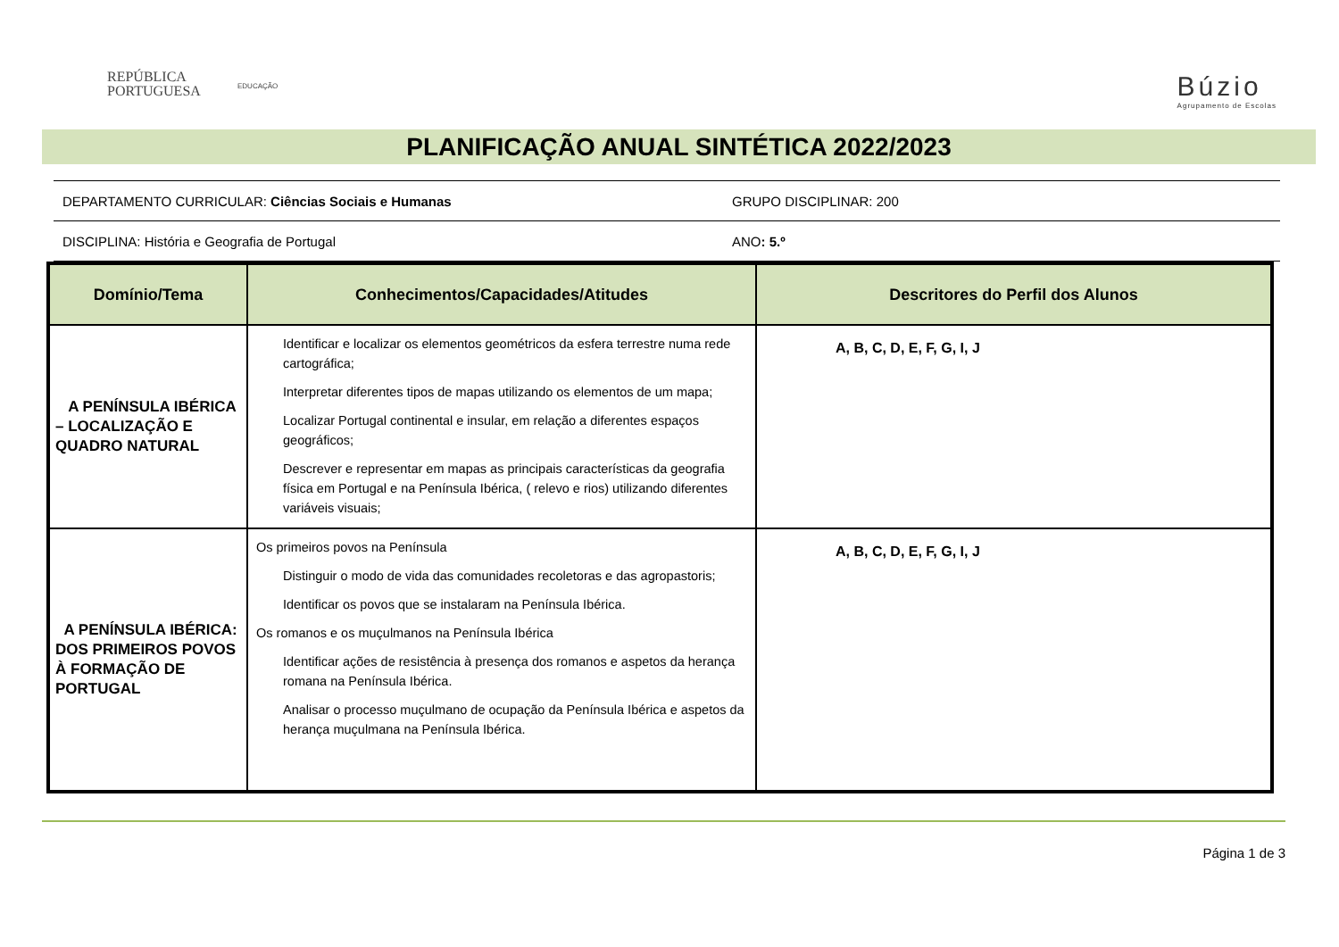REPÚBLICA
PORTUGUESA
EDUCAÇÃO Búzio
Agrupamento de Escolas
PLANIFICAÇÃO ANUAL SINTÉTICA 2022/2023
| DEPARTAMENTO CURRICULAR: Ciências Sociais e Humanas | GRUPO DISCIPLINAR: 200 |
| DISCIPLINA: História e Geografia de Portugal | ANO : 5.º |
| Domínio/Tema | Conhecimentos/Capacidades/Atitudes | Descritores do Perfil dos Alunos |
| --- | --- | --- |
| A PENÍNSULA IBÉRICA – LOCALIZAÇÃO E QUADRO NATURAL | Identificar e localizar os elementos geométricos da esfera terrestre numa rede cartográfica; Interpretar diferentes tipos de mapas utilizando os elementos de um mapa; Localizar Portugal continental e insular, em relação a diferentes espaços geográficos; Descrever e representar em mapas as principais características da geografia física em Portugal e na Península Ibérica, ( relevo e rios) utilizando diferentes variáveis visuais; | A, B, C, D, E, F, G, I, J |
| A PENÍNSULA IBÉRICA: DOS PRIMEIROS POVOS À FORMAÇÃO DE PORTUGAL | Os primeiros povos na Península Distinguir o modo de vida das comunidades recoletoras e das agropastoris; Identificar os povos que se instalaram na Península Ibérica. Os romanos e os muçulmanos na Península Ibérica Identificar ações de resistência à presença dos romanos e aspetos da herança romana na Península Ibérica. Analisar o processo muçulmano de ocupação da Península Ibérica e aspetos da herança muçulmana na Península Ibérica. | A, B, C, D, E, F, G, I, J |
Página 1 de 3